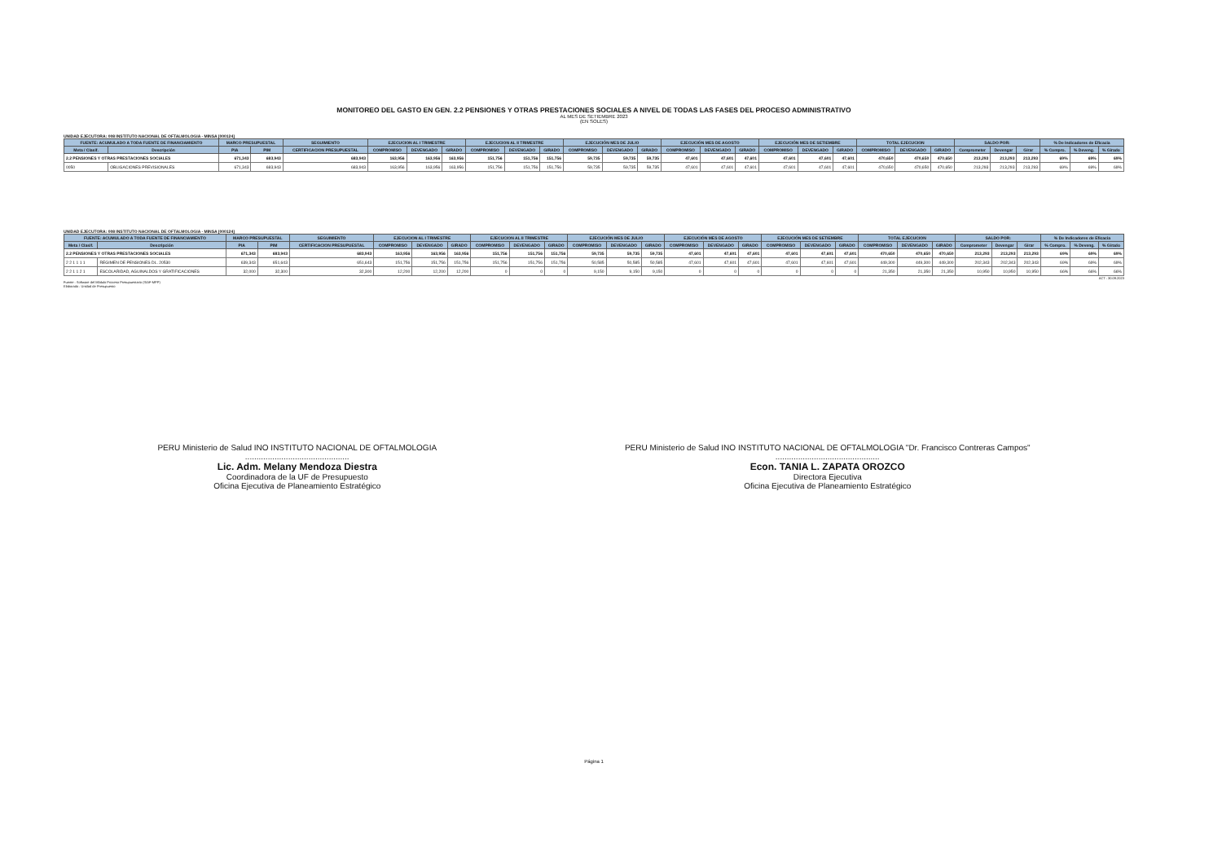MONITOREO DEL GASTO EN GEN. 2.2 PENSIONES Y OTRAS PRESTACIONES SOCIALES A NIVEL DE TODAS LAS FASES DEL PROCESO ADMINISTRATIVO
AL MES DE SETIEMBRE 2023
(EN SOLES)
UNIDAD EJECUTORA: 008 INSTITUTO NACIONAL DE OFTALMOLOGIA - MINSA [000124]
| FUENTE: ACUMULADO A TODA FUENTE DE FINANCIAMIENTO | | MARCO PRESUPUESTAL | | SEGUIMIENTO | EJECUCION AL I TRIMESTRE | | | EJECUCION AL II TRIMESTRE | | | EJECUCIÓN MES DE JULIO | | | EJECUCIÓN MES DE AGOSTO | | | EJECUCIÓN MES DE SETIEMBRE | | | TOTAL EJECUCION | | | SALDO POR: | | | % De Indicadores de Eficacia | | |
| --- | --- | --- | --- | --- | --- | --- | --- | --- | --- | --- | --- | --- | --- | --- | --- | --- | --- | --- | --- | --- | --- | --- | --- | --- | --- | --- | --- | --- |
| Meta / Clasif. | Descripción | PIA | PIM | CERTIFICACION PRESUPUESTAL | COMPROMISO | DEVENGADO | GIRADO | COMPROMISO | DEVENGADO | GIRADO | COMPROMISO | DEVENGADO | GIRADO | COMPROMISO | DEVENGADO | GIRADO | COMPROMISO | DEVENGADO | GIRADO | COMPROMISO | DEVENGADO | GIRADO | Comprometer | Devengar | Girar | % Compro. | % Deveng. | % Girado |
| 2.2 PENSIONES Y OTRAS PRESTACIONES SOCIALES | | 671,343 | 683,943 | 683,943 | 163,956 | 163,956 | 163,956 | 151,756 | 151,756 | 151,756 | 59,735 | 59,735 | 59,735 | 47,601 | 47,601 | 47,601 | 47,601 | 47,601 | 47,601 | 470,650 | 470,650 | 470,650 | 213,293 | 213,293 | 213,293 | 69% | 69% | 69% |
| 0050 | OBLIGACIONES PREVISIONALES | 671,343 | 683,943 | 683,943 | 163,956 | 163,956 | 163,956 | 151,756 | 151,756 | 151,756 | 59,735 | 59,735 | 59,735 | 47,601 | 47,601 | 47,601 | 47,601 | 47,601 | 47,601 | 470,650 | 470,650 | 470,650 | 213,293 | 213,293 | 213,293 | 69% | 69% | 69% |
UNIDAD EJECUTORA: 008 INSTITUTO NACIONAL DE OFTALMOLOGIA - MINSA [000124]
| FUENTE: ACUMULADO A TODA FUENTE DE FINANCIAMIENTO | | MARCO PRESUPUESTAL | | SEGUIMIENTO | EJECUCION AL I TRIMESTRE | | | EJECUCION AL II TRIMESTRE | | | EJECUCIÓN MES DE JULIO | | | EJECUCIÓN MES DE AGOSTO | | | EJECUCIÓN MES DE SETIEMBRE | | | TOTAL EJECUCION | | | SALDO POR: | | | % De Indicadores de Eficacia | | |
| --- | --- | --- | --- | --- | --- | --- | --- | --- | --- | --- | --- | --- | --- | --- | --- | --- | --- | --- | --- | --- | --- | --- | --- | --- | --- | --- | --- | --- |
| Meta / Clasif. | Descripción | PIA | PIM | CERTIFICACION PRESUPUESTAL | COMPROMISO | DEVENGADO | GIRADO | COMPROMISO | DEVENGADO | GIRADO | COMPROMISO | DEVENGADO | GIRADO | COMPROMISO | DEVENGADO | GIRADO | COMPROMISO | DEVENGADO | GIRADO | COMPROMISO | DEVENGADO | GIRADO | Comprometer | Devengar | Girar | % Compro. | % Deveng. | % Girado |
| 2.2 PENSIONES Y OTRAS PRESTACIONES SOCIALES | | 671,343 | 683,943 | 683,943 | 163,956 | 163,956 | 163,956 | 151,756 | 151,756 | 151,756 | 59,735 | 59,735 | 59,735 | 47,601 | 47,601 | 47,601 | 47,601 | 47,601 | 47,601 | 470,650 | 470,650 | 470,650 | 213,293 | 213,293 | 213,293 | 69% | 69% | 69% |
| 2 2 1 1 1 1 | REGIMEN DE PENSIONES DL. 20530 | 639,343 | 651,643 | 651,643 | 151,756 | 151,756 | 151,756 | 151,756 | 151,756 | 151,756 | 50,585 | 50,585 | 50,585 | 47,601 | 47,601 | 47,601 | 47,601 | 47,601 | 47,601 | 449,300 | 449,300 | 449,300 | 202,343 | 202,343 | 202,343 | 69% | 69% | 69% |
| 2 2 1 1 2 1 | ESCOLARIDAD, AGUINALDOS Y GRATIFICACIONES | 32,000 | 32,300 | 32,300 | 12,200 | 12,200 | 12,200 | 0 | 0 | 0 | 9,150 | 9,150 | 9,150 | 0 | 0 | 0 | 0 | 0 | 0 | 21,350 | 21,350 | 21,350 | 10,950 | 10,950 | 10,950 | 66% | 66% | 66% |
ACT : 30.09.2023
Fuente : Software del Módulo Proceso Presupuestario (SIAF-MPP)
Elaborado : Unidad de Presupuesto
PERU Ministerio de Salud INO INSTITUTO NACIONAL DE OFTALMOLOGIA
..............................................
Lic. Adm. Melany Mendoza Diestra
Coordinadora de la UF de Presupuesto
Oficina Ejecutiva de Planeamiento Estratégico
PERU Ministerio de Salud INO INSTITUTO NACIONAL DE OFTALMOLOGIA "Dr. Francisco Contreras Campos"
..............................................
Econ. TANIA L. ZAPATA OROZCO
Directora Ejecutiva
Oficina Ejecutiva de Planeamiento Estratégico
Página 1